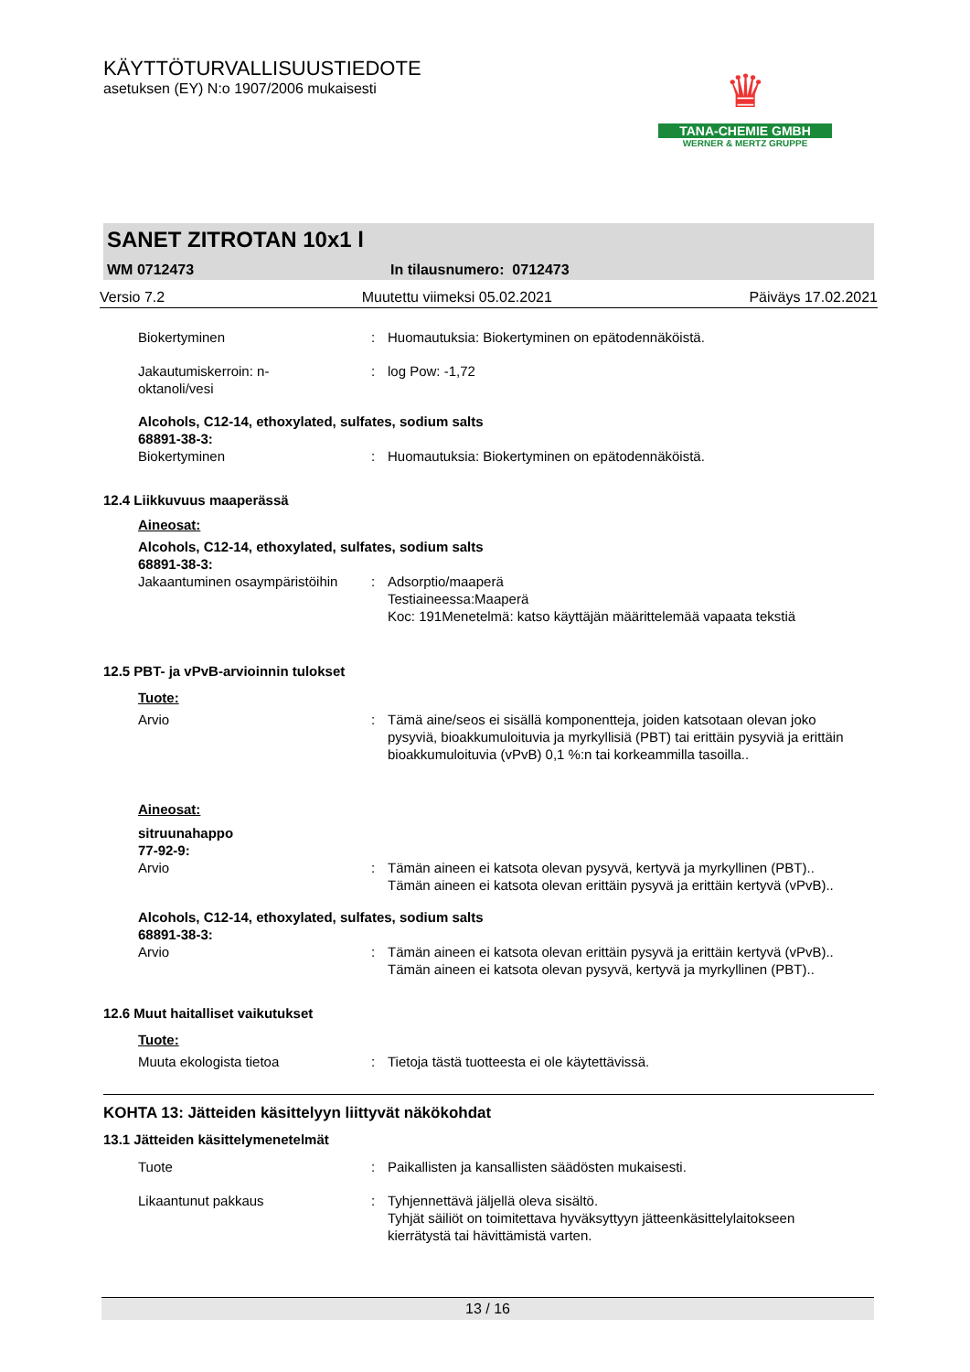♛
TANA-CHEMIE GMBH
WERNER & MERTZ GRUPPE
KÄYTTÖTURVALLISUUSTIEDOTE
asetuksen (EY) N:o 1907/2006 mukaisesti
SANET ZITROTAN 10x1 l
WM 0712473 In tilausnumero: 0712473
Versio 7.2 Muutettu viimeksi 05.02.2021 Päiväys 17.02.2021
Biokertyminen : Huomautuksia: Biokertyminen on epätodennäköistä.
Jakautumiskerroin: n-
oktanoli/vesi
: log Pow: -1,72
Alcohols, C12-14, ethoxylated, sulfates, sodium salts
68891-38-3:
Biokertyminen : Huomautuksia: Biokertyminen on epätodennäköistä.
12.4 Liikkuvuus maaperässä
Aineosat:
Alcohols, C12-14, ethoxylated, sulfates, sodium salts
68891-38-3:
Jakaantuminen osaympäristöihin
: Adsorptio/maaperä
Testiaineessa:Maaperä
Koc: 191Menetelmä: katso käyttäjän määrittelemää vapaata tekstiä
12.5 PBT- ja vPvB-arvioinnin tulokset
Tuote:
Arvio : Tämä aine/seos ei sisällä komponentteja, joiden katsotaan olevan joko pysyviä, bioakkumuloituvia ja myrkyllisiä (PBT) tai erittäin pysyviä ja erittäin bioakkumuloituvia (vPvB) 0,1 %:n tai korkeammilla tasoilla..
Aineosat:
sitruunahappo
77-92-9:
Arvio : Tämän aineen ei katsota olevan pysyvä, kertyvä ja myrkyllinen (PBT).. Tämän aineen ei katsota olevan erittäin pysyvä ja erittäin kertyvä (vPvB)..
Alcohols, C12-14, ethoxylated, sulfates, sodium salts
68891-38-3:
Arvio : Tämän aineen ei katsota olevan erittäin pysyvä ja erittäin kertyvä (vPvB).. Tämän aineen ei katsota olevan pysyvä, kertyvä ja myrkyllinen (PBT)..
12.6 Muut haitalliset vaikutukset
Tuote:
Muuta ekologista tietoa : Tietoja tästä tuotteesta ei ole käytettävissä.
KOHTA 13: Jätteiden käsittelyyn liittyvät näkökohdat
13.1 Jätteiden käsittelymenetelmät
Tuote : Paikallisten ja kansallisten säädösten mukaisesti.
Likaantunut pakkaus : Tyhjennettävä jäljellä oleva sisältö.
Tyhjät säiliöt on toimitettava hyväksyttyyn jätteenkäsittelylaitokseen kierrätystä tai hävittämistä varten.
13 / 16